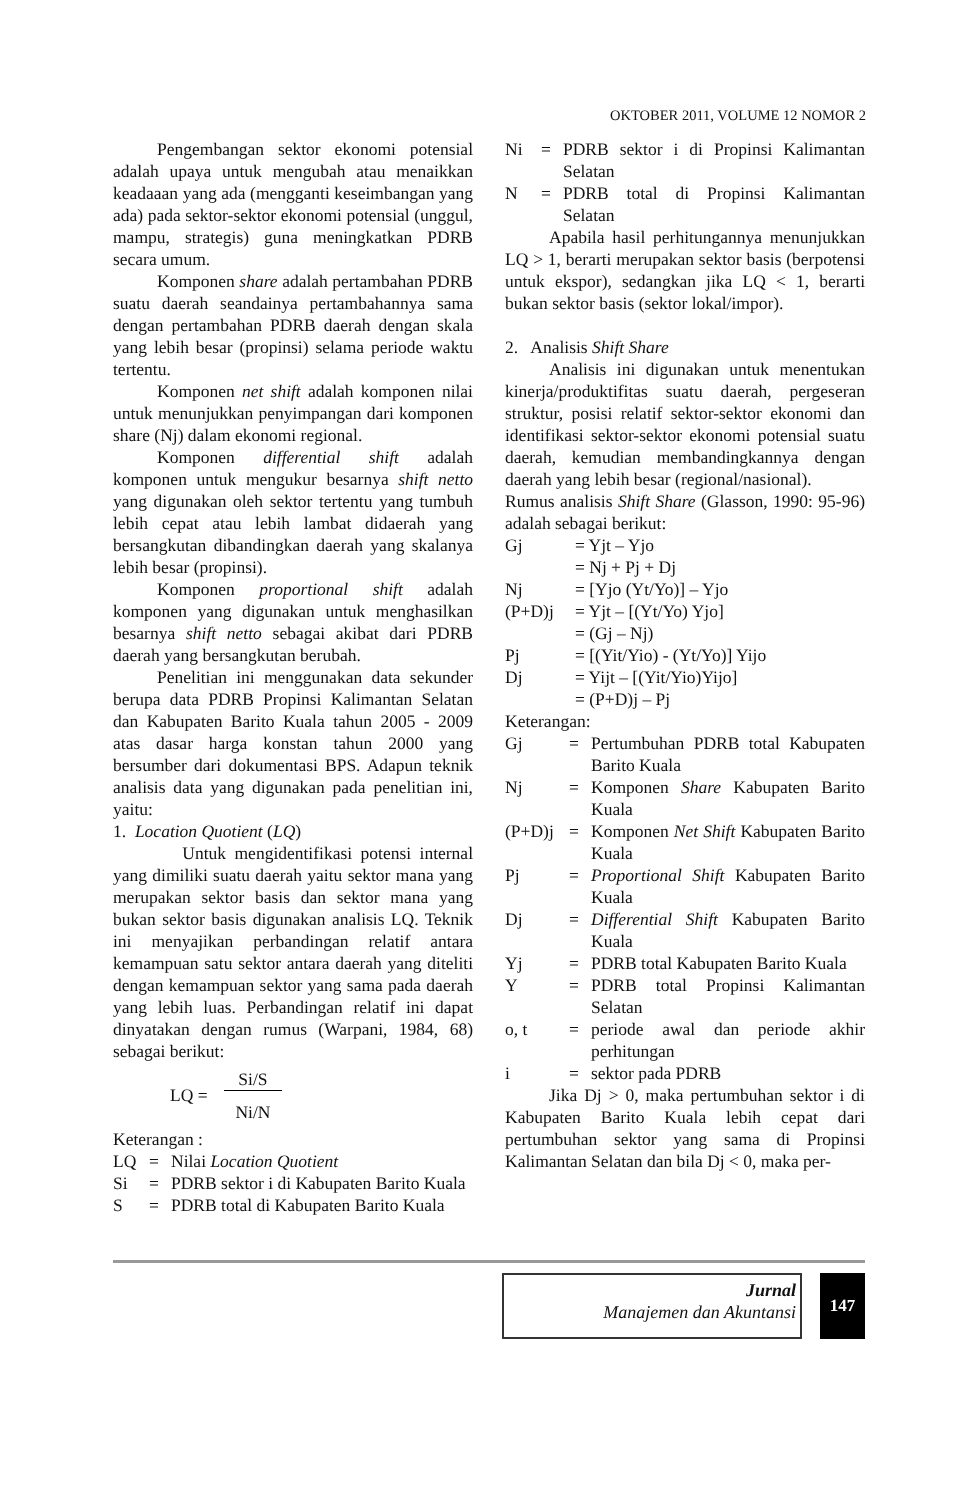OKTOBER 2011, VOLUME 12 NOMOR 2
Pengembangan sektor ekonomi potensial adalah upaya untuk mengubah atau menaikkan keadaaan yang ada (mengganti keseimbangan yang ada) pada sektor-sektor ekonomi potensial (unggul, mampu, strategis) guna meningkatkan PDRB secara umum.
Komponen share adalah pertambahan PDRB suatu daerah seandainya pertambahannya sama dengan pertambahan PDRB daerah dengan skala yang lebih besar (propinsi) selama periode waktu tertentu.
Komponen net shift adalah komponen nilai untuk menunjukkan penyimpangan dari komponen share (Nj) dalam ekonomi regional.
Komponen differential shift adalah komponen untuk mengukur besarnya shift netto yang digunakan oleh sektor tertentu yang tumbuh lebih cepat atau lebih lambat didaerah yang bersangkutan dibandingkan daerah yang skalanya lebih besar (propinsi).
Komponen proportional shift adalah komponen yang digunakan untuk menghasilkan besarnya shift netto sebagai akibat dari PDRB daerah yang bersangkutan berubah.
Penelitian ini menggunakan data sekunder berupa data PDRB Propinsi Kalimantan Selatan dan Kabupaten Barito Kuala tahun 2005 - 2009 atas dasar harga konstan tahun 2000 yang bersumber dari dokumentasi BPS. Adapun teknik analisis data yang digunakan pada penelitian ini, yaitu:
1. Location Quotient (LQ)
Untuk mengidentifikasi potensi internal yang dimiliki suatu daerah yaitu sektor mana yang merupakan sektor basis dan sektor mana yang bukan sektor basis digunakan analisis LQ. Teknik ini menyajikan perbandingan relatif antara kemampuan satu sektor antara daerah yang diteliti dengan kemampuan sektor yang sama pada daerah yang lebih luas. Perbandingan relatif ini dapat dinyatakan dengan rumus (Warpani, 1984, 68) sebagai berikut:
LQ = Si/S Ni/N
Keterangan :
| LQ | = | Nilai Location Quotient |
| Si | = | PDRB sektor i di Kabupaten Barito Kuala |
| S | = | PDRB total di Kabupaten Barito Kuala |
| Ni | = | PDRB sektor i di Propinsi Kalimantan Selatan |
| N | = | PDRB total di Propinsi Kalimantan Selatan |
Apabila hasil perhitungannya menunjukkan LQ > 1, berarti merupakan sektor basis (berpotensi untuk ekspor), sedangkan jika LQ < 1, berarti bukan sektor basis (sektor lokal/impor).
2. Analisis Shift Share
Analisis ini digunakan untuk menentukan kinerja/produktifitas suatu daerah, pergeseran struktur, posisi relatif sektor-sektor ekonomi dan identifikasi sektor-sektor ekonomi potensial suatu daerah, kemudian membandingkannya dengan daerah yang lebih besar (regional/nasional).
Rumus analisis Shift Share (Glasson, 1990: 95-96) adalah sebagai berikut:
| Gj | = Yjt – Yjo |
| | = Nj + Pj + Dj |
| Nj | = [Yjo (Yt/Yo)] – Yjo |
| (P+D)j | = Yjt – [(Yt/Yo) Yjo] |
| | = (Gj – Nj) |
| Pj | = [(Yit/Yio) - (Yt/Yo)] Yijo |
| Dj | = Yijt – [(Yit/Yio)Yijo] |
| | = (P+D)j – Pj |
Keterangan:
| Gj | = | Pertumbuhan PDRB total Kabupaten Barito Kuala |
| Nj | = | Komponen Share Kabupaten Barito Kuala |
| (P+D)j | = | Komponen Net Shift Kabupaten Barito Kuala |
| Pj | = | Proportional Shift Kabupaten Barito Kuala |
| Dj | = | Differential Shift Kabupaten Barito Kuala |
| Yj | = | PDRB total Kabupaten Barito Kuala |
| Y | = | PDRB total Propinsi Kalimantan Selatan |
| o, t | = | periode awal dan periode akhir perhitungan |
| i | = | sektor pada PDRB |
Jika Dj > 0, maka pertumbuhan sektor i di Kabupaten Barito Kuala lebih cepat dari pertumbuhan sektor yang sama di Propinsi Kalimantan Selatan dan bila Dj < 0, maka per-
Jurnal
Manajemen dan Akuntansi
147